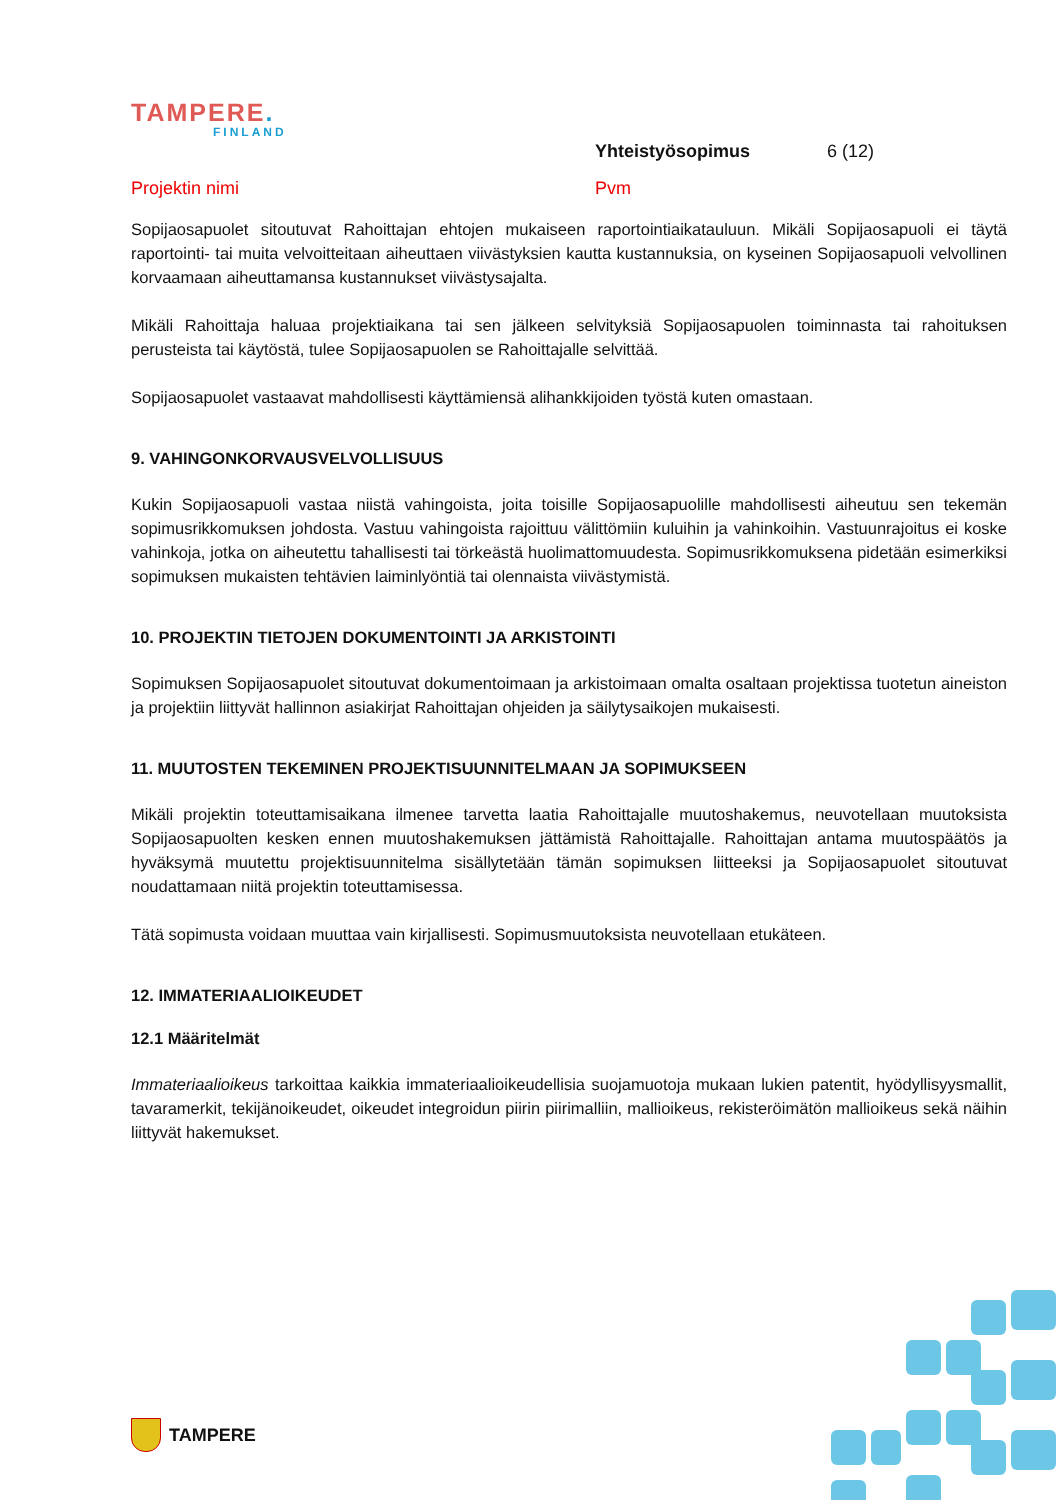TAMPERE.
FINLAND
Yhteistyösopimus 6 (12)
Projektin nimi Pvm
Sopijaosapuolet sitoutuvat Rahoittajan ehtojen mukaiseen raportointiaikatauluun. Mikäli Sopijaosapuoli ei täytä raportointi- tai muita velvoitteitaan aiheuttaen viivästyksien kautta kustannuksia, on kyseinen Sopijaosapuoli velvollinen korvaamaan aiheuttamansa kustannukset viivästysajalta.
Mikäli Rahoittaja haluaa projektiaikana tai sen jälkeen selvityksiä Sopijaosapuolen toiminnasta tai rahoituksen perusteista tai käytöstä, tulee Sopijaosapuolen se Rahoittajalle selvittää.
Sopijaosapuolet vastaavat mahdollisesti käyttämiensä alihankkijoiden työstä kuten omastaan.
9. VAHINGONKORVAUSVELVOLLISUUS
Kukin Sopijaosapuoli vastaa niistä vahingoista, joita toisille Sopijaosapuolille mahdollisesti aiheutuu sen tekemän sopimusrikkomuksen johdosta. Vastuu vahingoista rajoittuu välittömiin kuluihin ja vahinkoihin. Vastuunrajoitus ei koske vahinkoja, jotka on aiheutettu tahallisesti tai törkeästä huolimattomuudesta. Sopimusrikkomuksena pidetään esimerkiksi sopimuksen mukaisten tehtävien laiminlyöntiä tai olennaista viivästymistä.
10. PROJEKTIN TIETOJEN DOKUMENTOINTI JA ARKISTOINTI
Sopimuksen Sopijaosapuolet sitoutuvat dokumentoimaan ja arkistoimaan omalta osaltaan projektissa tuotetun aineiston ja projektiin liittyvät hallinnon asiakirjat Rahoittajan ohjeiden ja säilytysaikojen mukaisesti.
11. MUUTOSTEN TEKEMINEN PROJEKTISUUNNITELMAAN JA SOPIMUKSEEN
Mikäli projektin toteuttamisaikana ilmenee tarvetta laatia Rahoittajalle muutoshakemus, neuvotellaan muutoksista Sopijaosapuolten kesken ennen muutoshakemuksen jättämistä Rahoittajalle. Rahoittajan antama muutospäätös ja hyväksymä muutettu projektisuunnitelma sisällytetään tämän sopimuksen liitteeksi ja Sopijaosapuolet sitoutuvat noudattamaan niitä projektin toteuttamisessa.
Tätä sopimusta voidaan muuttaa vain kirjallisesti. Sopimusmuutoksista neuvotellaan etukäteen.
12. IMMATERIAALIOIKEUDET
12.1 Määritelmät
Immateriaalioikeus tarkoittaa kaikkia immateriaalioikeudellisia suojamuotoja mukaan lukien patentit, hyödyllisyysmallit, tavaramerkit, tekijänoikeudet, oikeudet integroidun piirin piirimalliin, mallioikeus, rekisteröimätön mallioikeus sekä näihin liittyvät hakemukset.
TAMPERE